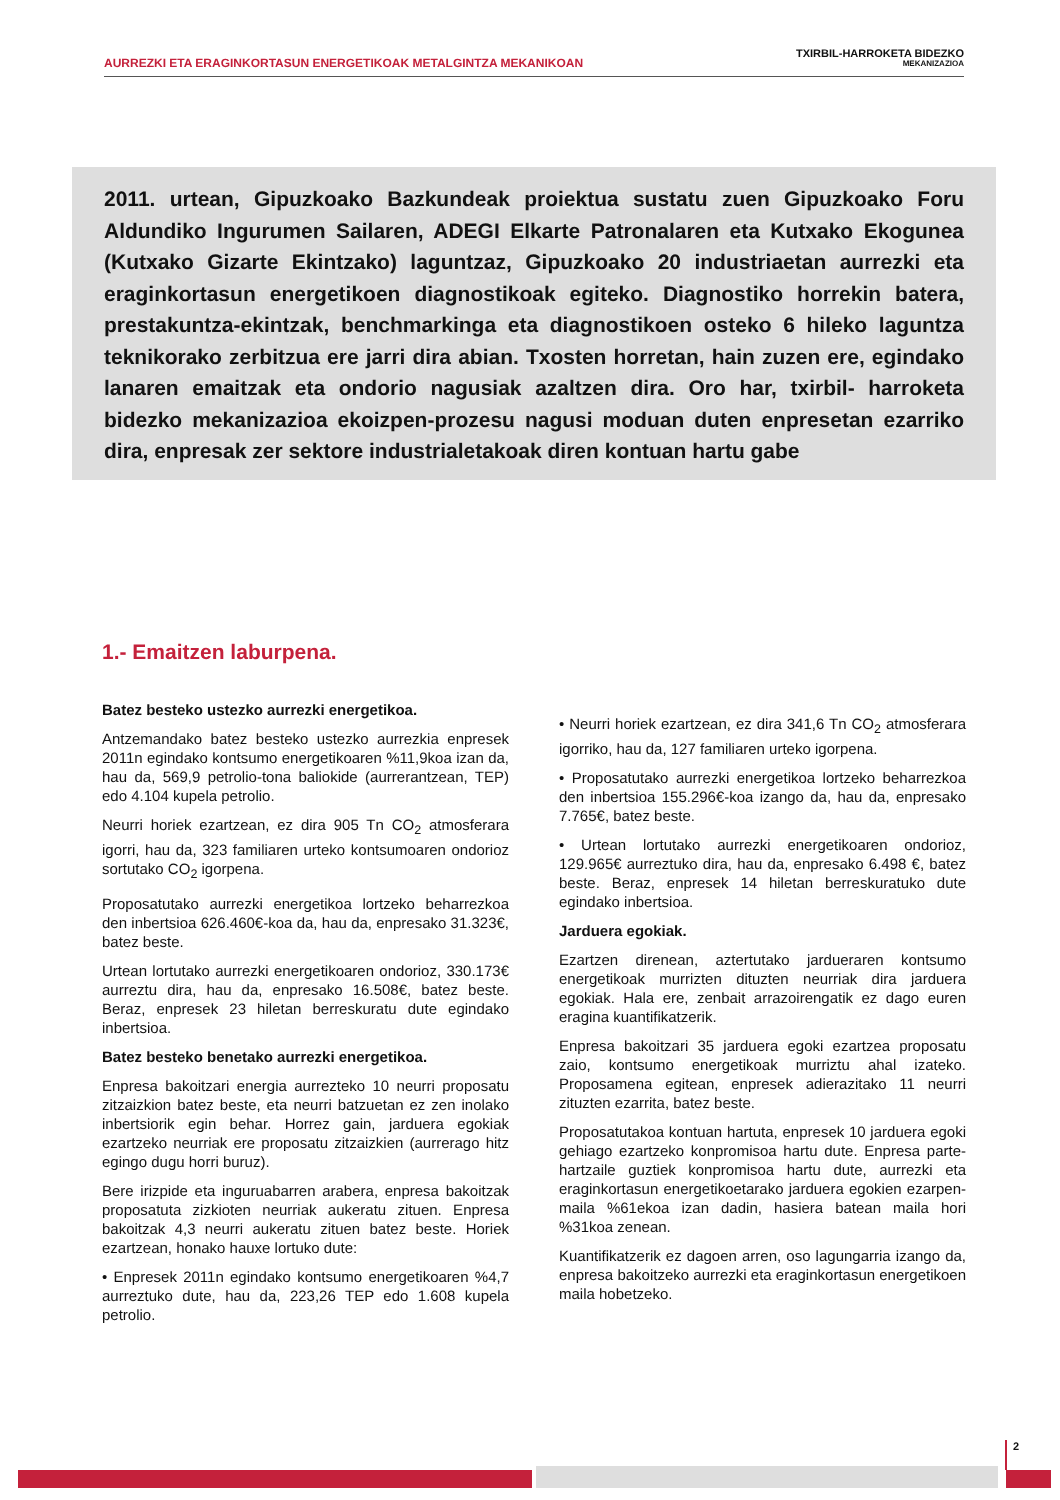AURREZKI ETA ERAGINKORTASUN ENERGETIKOAK METALGINTZA MEKANIKOAN
TXIRBIL-HARROKETA BIDEZKO
MEKANIZAZIOA
2011. urtean, Gipuzkoako Bazkundeak proiektua sustatu zuen Gipuzkoako Foru Aldundiko Ingurumen Sailaren, ADEGI Elkarte Patronalaren eta Kutxako Ekogunea (Kutxako Gizarte Ekintzako) laguntzaz, Gipuzkoako 20 industriaetan aurrezki eta eraginkortasun energetikoen diagnostikoak egiteko. Diagnostiko horrekin batera, prestakuntza-ekintzak, benchmarkinga eta diagnostikoen osteko 6 hileko laguntza teknikorako zerbitzua ere jarri dira abian. Txosten horretan, hain zuzen ere, egindako lanaren emaitzak eta ondorio nagusiak azaltzen dira. Oro har, txirbil- harroketa bidezko mekanizazioa ekoizpen-prozesu nagusi moduan duten enpresetan ezarriko dira, enpresak zer sektore industrialetakoak diren kontuan hartu gabe
1.- Emaitzen laburpena.
Batez besteko ustezko aurrezki energetikoa.
Antzemandako batez besteko ustezko aurrezkia enpresek 2011n egindako kontsumo energetikoaren %11,9koa izan da, hau da, 569,9 petrolio-tona baliokide (aurrerantzean, TEP) edo 4.104 kupela petrolio.
Neurri horiek ezartzean, ez dira 905 Tn CO<sub>2</sub> atmosferara igorri, hau da, 323 familiaren urteko kontsumoaren ondorioz sortutako CO<sub>2</sub> igorpena.
Proposatutako aurrezki energetikoa lortzeko beharrezkoa den inbertsioa 626.460€-koa da, hau da, enpresako 31.323€, batez beste.
Urtean lortutako aurrezki energetikoaren ondorioz, 330.173€ aurreztu dira, hau da, enpresako 16.508€, batez beste. Beraz, enpresek 23 hiletan berreskuratu dute egindako inbertsioa.
Batez besteko benetako aurrezki energetikoa.
Enpresa bakoitzari energia aurrezteko 10 neurri proposatu zitzaizkion batez beste, eta neurri batzuetan ez zen inolako inbertsiorik egin behar. Horrez gain, jarduera egokiak ezartzeko neurriak ere proposatu zitzaizkien (aurrerago hitz egingo dugu horri buruz).
Bere irizpide eta inguruabarren arabera, enpresa bakoitzak proposatuta zizkioten neurriak aukeratu zituen. Enpresa bakoitzak 4,3 neurri aukeratu zituen batez beste. Horiek ezartzean, honako hauxe lortuko dute:
• Enpresek 2011n egindako kontsumo energetikoaren %4,7 aurreztuko dute, hau da, 223,26 TEP edo 1.608 kupela petrolio.
• Neurri horiek ezartzean, ez dira 341,6 Tn CO<sub>2</sub> atmosferara igorriko, hau da, 127 familiaren urteko igorpena.
• Proposatutako aurrezki energetikoa lortzeko beharrezkoa den inbertsioa 155.296€-koa izango da, hau da, enpresako 7.765€, batez beste.
• Urtean lortutako aurrezki energetikoaren ondorioz, 129.965€ aurreztuko dira, hau da, enpresako 6.498 €, batez beste. Beraz, enpresek 14 hiletan berreskuratuko dute egindako inbertsioa.
Jarduera egokiak.
Ezartzen direnean, aztertutako jardueraren kontsumo energetikoak murrizten dituzten neurriak dira jarduera egokiak. Hala ere, zenbait arrazoirengatik ez dago euren eragina kuantifikatzerik.
Enpresa bakoitzari 35 jarduera egoki ezartzea proposatu zaio, kontsumo energetikoak murriztu ahal izateko. Proposamena egitean, enpresek adierazitako 11 neurri zituzten ezarrita, batez beste.
Proposatutakoa kontuan hartuta, enpresek 10 jarduera egoki gehiago ezartzeko konpromisoa hartu dute. Enpresa parte-hartzaile guztiek konpromisoa hartu dute, aurrezki eta eraginkortasun energetikoetarako jarduera egokien ezarpen-maila %61ekoa izan dadin, hasiera batean maila hori %31koa zenean.
Kuantifikatzerik ez dagoen arren, oso lagungarria izango da, enpresa bakoitzeko aurrezki eta eraginkortasun energetikoen maila hobetzeko.
2